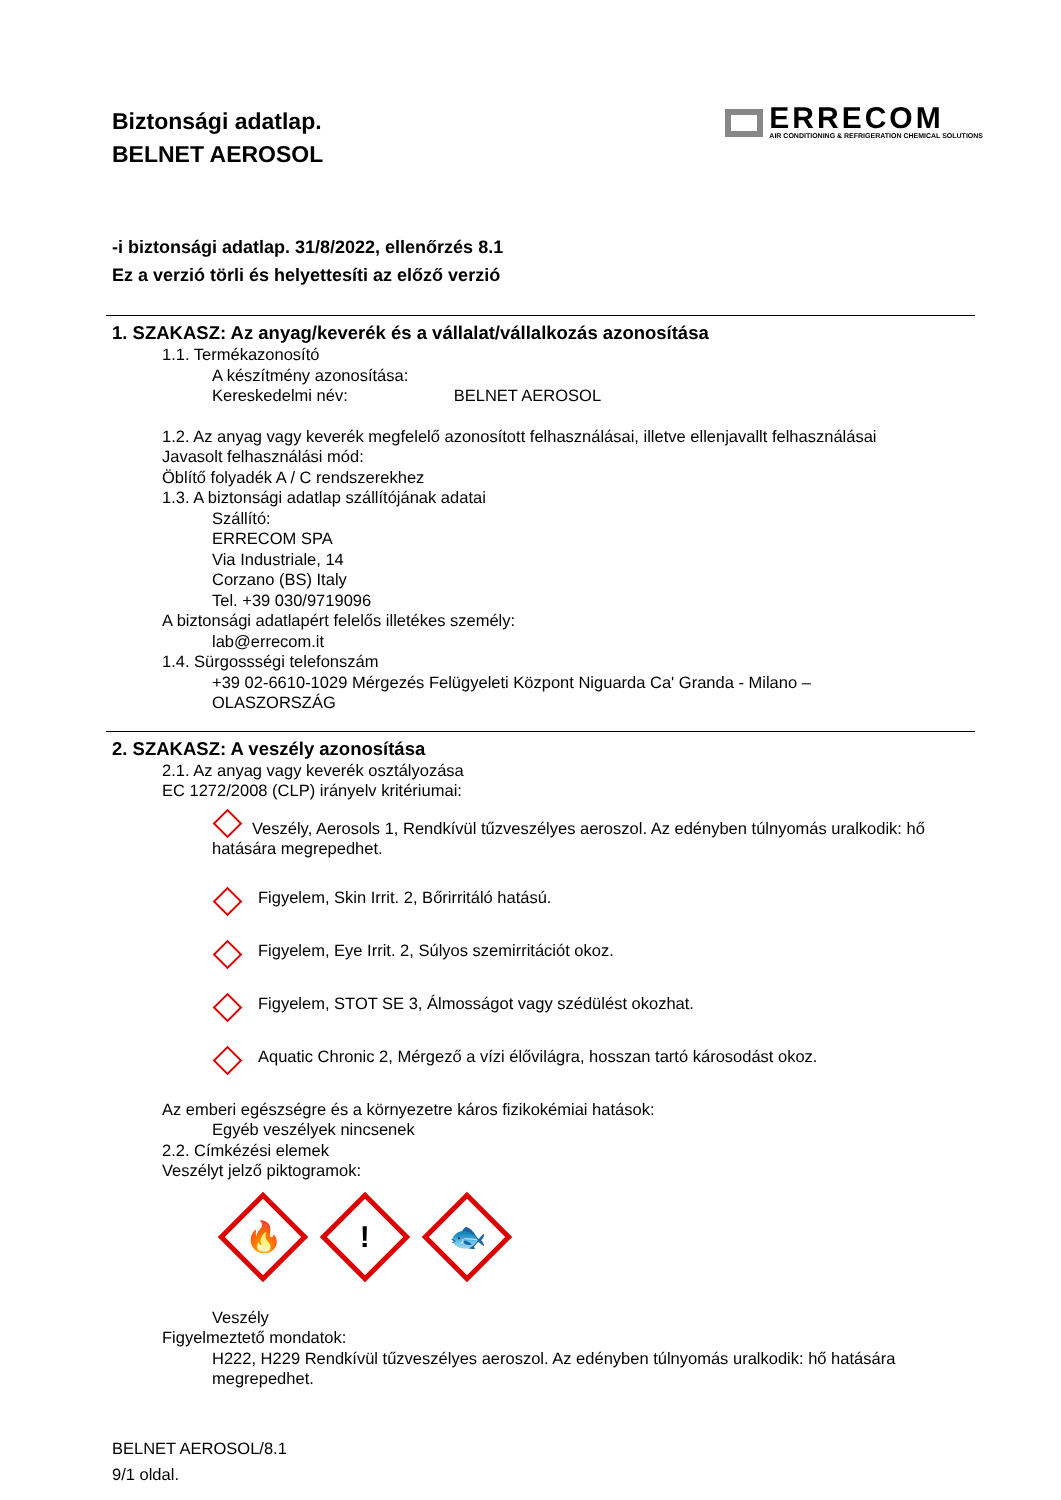Biztonsági adatlap.
BELNET AEROSOL
ERRECOM
AIR CONDITIONING & REFRIGERATION CHEMICAL SOLUTIONS
-i biztonsági adatlap. 31/8/2022, ellenőrzés 8.1
Ez a verzió törli és helyettesíti az előző verzió
1. SZAKASZ: Az anyag/keverék és a vállalat/vállalkozás azonosítása
1.1. Termékazonosító
A készítmény azonosítása:
Kereskedelmi név: BELNET AEROSOL
1.2. Az anyag vagy keverék megfelelő azonosított felhasználásai, illetve ellenjavallt felhasználásai
Javasolt felhasználási mód:
Öblítő folyadék A / C rendszerekhez
1.3. A biztonsági adatlap szállítójának adatai
Szállító:
ERRECOM SPA
Via Industriale, 14
Corzano (BS) Italy
Tel. +39 030/9719096
A biztonsági adatlapért felelős illetékes személy:
lab@errecom.it
1.4. Sürgossségi telefonszám
+39 02-6610-1029 Mérgezés Felügyeleti Központ Niguarda Ca' Granda - Milano –
OLASZORSZÁG
2. SZAKASZ: A veszély azonosítása
2.1. Az anyag vagy keverék osztályozása
EC 1272/2008 (CLP) irányelv kritériumai:
Veszély, Aerosols 1, Rendkívül tűzveszélyes aeroszol. Az edényben túlnyomás uralkodik: hő hatására megrepedhet.
Figyelem, Skin Irrit. 2, Bőrirritáló hatású.
Figyelem, Eye Irrit. 2, Súlyos szemirritációt okoz.
Figyelem, STOT SE 3, Álmosságot vagy szédülést okozhat.
Aquatic Chronic 2, Mérgező a vízi élővilágra, hosszan tartó károsodást okoz.
Az emberi egészségre és a környezetre káros fizikokémiai hatások:
Egyéb veszélyek nincsenek
2.2. Címkézési elemek
Veszélyt jelző piktogramok:
🔥
!
🐟
Veszély
Figyelmeztető mondatok:
H222, H229 Rendkívül tűzveszélyes aeroszol. Az edényben túlnyomás uralkodik: hő hatására megrepedhet.
BELNET AEROSOL/8.1
9/1 oldal.